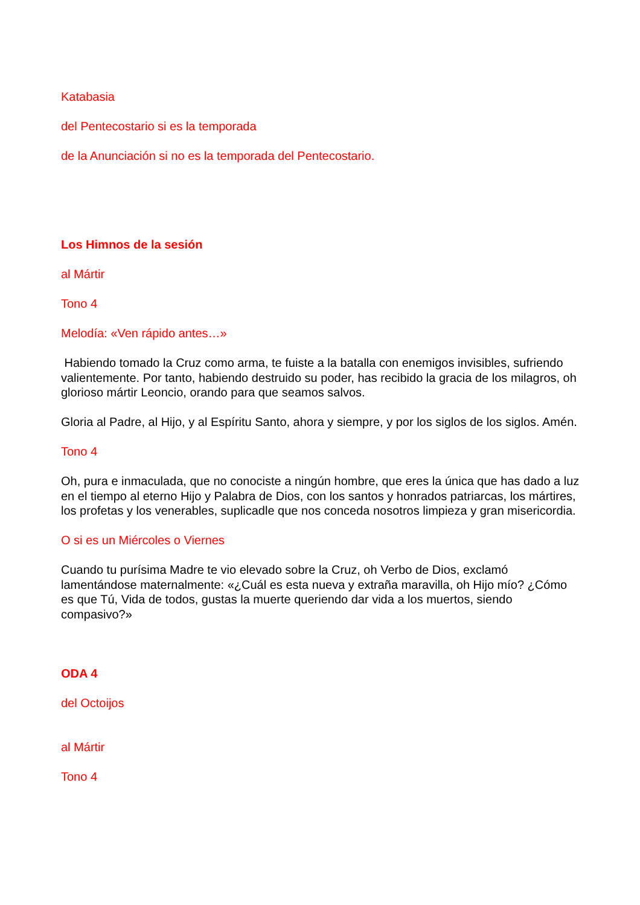Katabasia
del Pentecostario si es la temporada
de la Anunciación si no es la temporada del Pentecostario.
Los Himnos de la sesión
al Mártir
Tono 4
Melodía: «Ven rápido antes…»
Habiendo tomado la Cruz como arma, te fuiste a la batalla con enemigos invisibles, sufriendo valientemente. Por tanto, habiendo destruido su poder, has recibido la gracia de los milagros, oh glorioso mártir Leoncio, orando para que seamos salvos.
Gloria al Padre, al Hijo, y al Espíritu Santo, ahora y siempre, y por los siglos de los siglos. Amén.
Tono 4
Oh, pura e inmaculada, que no conociste a ningún hombre, que eres la única que has dado a luz en el tiempo al eterno Hijo y Palabra de Dios, con los santos y honrados patriarcas, los mártires, los profetas y los venerables, suplicadle que nos conceda nosotros limpieza y gran misericordia.
O si es un Miércoles o Viernes
Cuando tu purísima Madre te vio elevado sobre la Cruz, oh Verbo de Dios, exclamó lamentándose maternalmente: «¿Cuál es esta nueva y extraña maravilla, oh Hijo mío? ¿Cómo es que Tú, Vida de todos, gustas la muerte queriendo dar vida a los muertos, siendo compasivo?»
ODA 4
del Octoijos
al Mártir
Tono 4